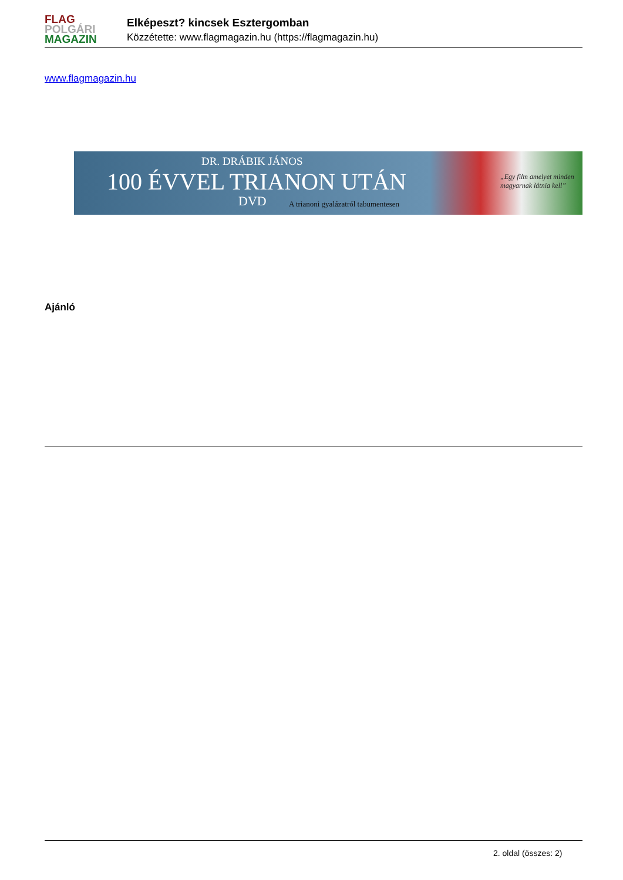FLAG
POLGÁRI
MAGAZIN
Elképeszt? kincsek Esztergomban
Közzétette: www.flagmagazin.hu (https://flagmagazin.hu)
www.flagmagazin.hu
DR. DRÁBIK JÁNOS
100 ÉVVEL TRIANON UTÁN
DVD
A trianoni gyalázatról tabumentesen
„Egy film amelyet minden magyarnak látnia kell”
Ajánló
2. oldal (összes: 2)